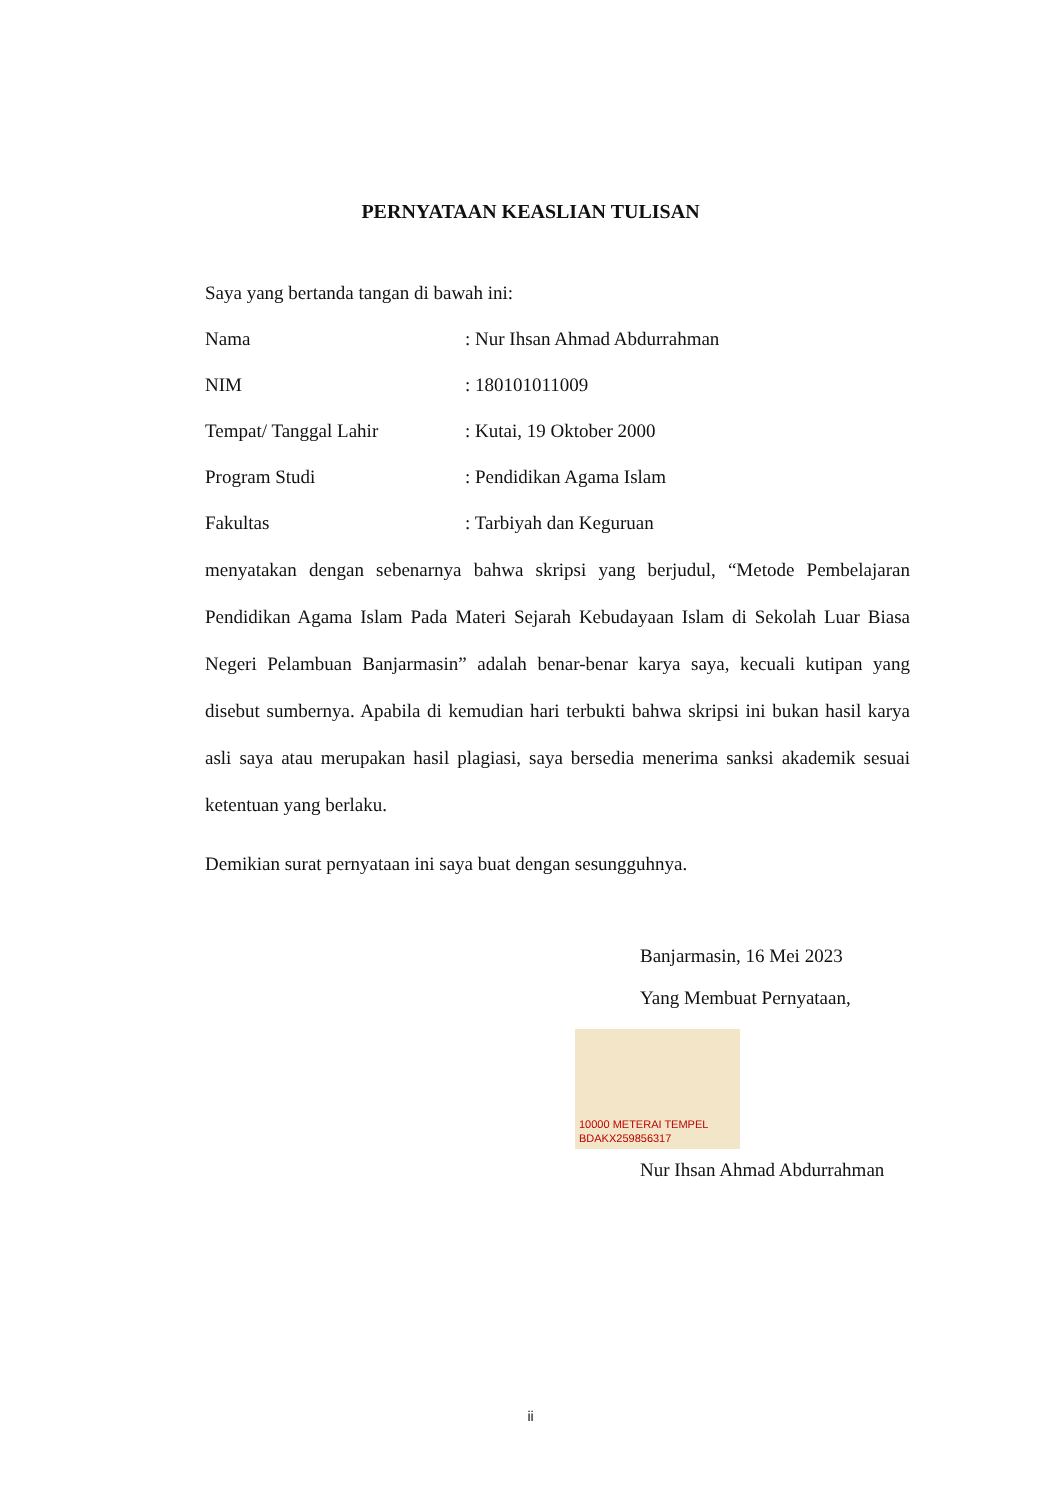PERNYATAAN KEASLIAN TULISAN
Saya yang bertanda tangan di bawah ini:
Nama: Nur Ihsan Ahmad Abdurrahman
NIM: 180101011009
Tempat/ Tanggal Lahir: Kutai, 19 Oktober 2000
Program Studi: Pendidikan Agama Islam
Fakultas: Tarbiyah dan Keguruan
menyatakan dengan sebenarnya bahwa skripsi yang berjudul, “Metode Pembelajaran Pendidikan Agama Islam Pada Materi Sejarah Kebudayaan Islam di Sekolah Luar Biasa Negeri Pelambuan Banjarmasin” adalah benar-benar karya saya, kecuali kutipan yang disebut sumbernya. Apabila di kemudian hari terbukti bahwa skripsi ini bukan hasil karya asli saya atau merupakan hasil plagiasi, saya bersedia menerima sanksi akademik sesuai ketentuan yang berlaku.
Demikian surat pernyataan ini saya buat dengan sesungguhnya.
Banjarmasin, 16 Mei 2023
Yang Membuat Pernyataan,
10000 METERAI TEMPEL
BDAKX259856317
Nur Ihsan Ahmad Abdurrahman
ii